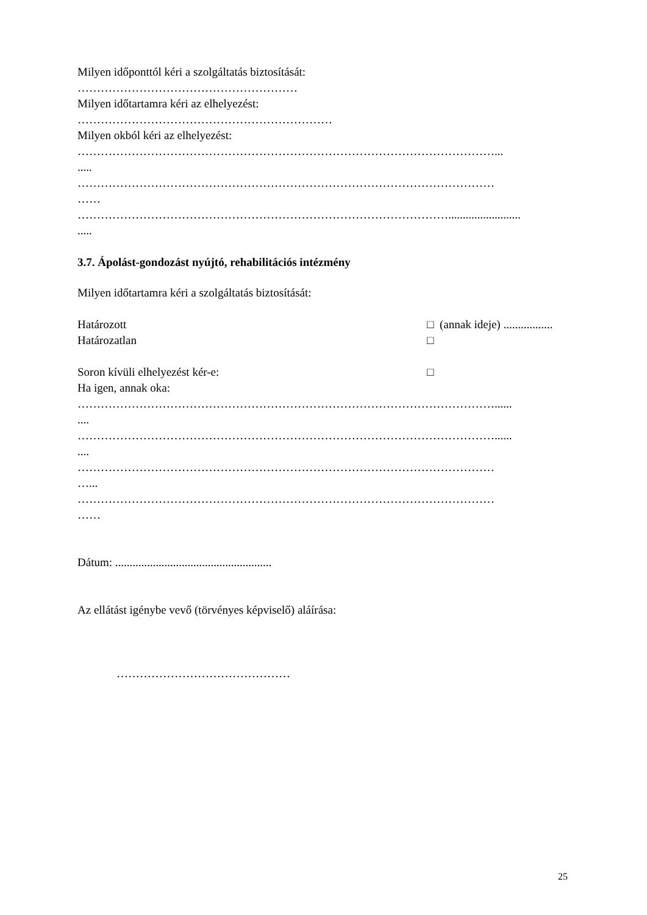Milyen időponttól kéri a szolgáltatás biztosítását:
…………………………………………………
Milyen időtartamra kéri az elhelyezést:
…………………………………………………………
Milyen okból kéri az elhelyezést:
………………………………………………………………………………………………...
.....
………………………………………………………………………………………………
……
…………………………………………………………………………………….........................
.....
3.7. Ápolást-gondozást nyújtó, rehabilitációs intézmény
Milyen időtartamra kéri a szolgáltatás biztosítását:
Határozott □ (annak ideje) .................
Határozatlan □
Soron kívüli elhelyezést kér-e: □
Ha igen, annak oka:
………………………………………………………………………………………………......
....
………………………………………………………………………………………………......
....
………………………………………………………………………………………………
…...
………………………………………………………………………………………………
……
Dátum: ......................................................
Az ellátást igénybe vevő (törvényes képviselő) aláírása:
………………………………………
25